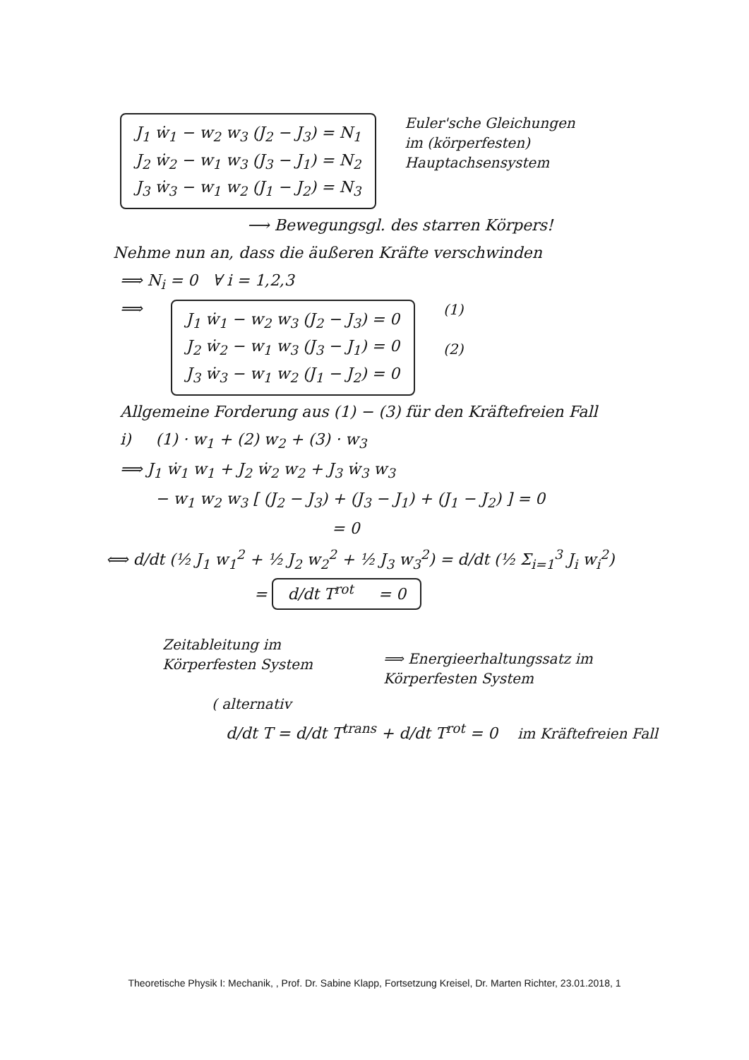J<sub>1</sub> ẇ<sub>1</sub> − w<sub>2</sub> w<sub>3</sub> (J<sub>2</sub> − J<sub>3</sub>) = N<sub>1</sub>
J<sub>2</sub> ẇ<sub>2</sub> − w<sub>1</sub> w<sub>3</sub> (J<sub>3</sub> − J<sub>1</sub>) = N<sub>2</sub>
J<sub>3</sub> ẇ<sub>3</sub> − w<sub>1</sub> w<sub>2</sub> (J<sub>1</sub> − J<sub>2</sub>) = N<sub>3</sub>
Euler'sche Gleichungen
im (körperfesten)
Hauptachsensystem
⟶ Bewegungsgl. des starren Körpers!
Nehme nun an, dass die äußeren Kräfte verschwinden
⟹ N<sub>i</sub> = 0 ∀ i = 1,2,3
⟹
J<sub>1</sub> ẇ<sub>1</sub> − w<sub>2</sub> w<sub>3</sub> (J<sub>2</sub> − J<sub>3</sub>) = 0
J<sub>2</sub> ẇ<sub>2</sub> − w<sub>1</sub> w<sub>3</sub> (J<sub>3</sub> − J<sub>1</sub>) = 0
J<sub>3</sub> ẇ<sub>3</sub> − w<sub>1</sub> w<sub>2</sub> (J<sub>1</sub> − J<sub>2</sub>) = 0
(1)
(2)
Allgemeine Forderung aus (1) − (3) für den Kräftefreien Fall
i) (1) · w<sub>1</sub> + (2) w<sub>2</sub> + (3) · w<sub>3</sub>
⟹ J<sub>1</sub> ẇ<sub>1</sub> w<sub>1</sub> + J<sub>2</sub> ẇ<sub>2</sub> w<sub>2</sub> + J<sub>3</sub> ẇ<sub>3</sub> w<sub>3</sub>
− w<sub>1</sub> w<sub>2</sub> w<sub>3</sub> [ (J<sub>2</sub> − J<sub>3</sub>) + (J<sub>3</sub> − J<sub>1</sub>) + (J<sub>1</sub> − J<sub>2</sub>) ] = 0
= 0
⟺ d/dt (½ J<sub>1</sub> w<sub>1</sub><sup>2</sup> + ½ J<sub>2</sub> w<sub>2</sub><sup>2</sup> + ½ J<sub>3</sub> w<sub>3</sub><sup>2</sup>) = d/dt (½ Σ<sub>i=1</sub><sup>3</sup> J<sub>i</sub> w<sub>i</sub><sup>2</sup>)
= d/dt T<sup>rot</sup> = 0
Zeitableitung im
Körperfesten System
⟹ Energieerhaltungssatz im
Körperfesten System
( alternativ
d/dt T = d/dt T<sup>trans</sup> + d/dt T<sup>rot</sup> = 0 im Kräftefreien Fall
Theoretische Physik I: Mechanik, , Prof. Dr. Sabine Klapp, Fortsetzung Kreisel, Dr. Marten Richter, 23.01.2018, 1